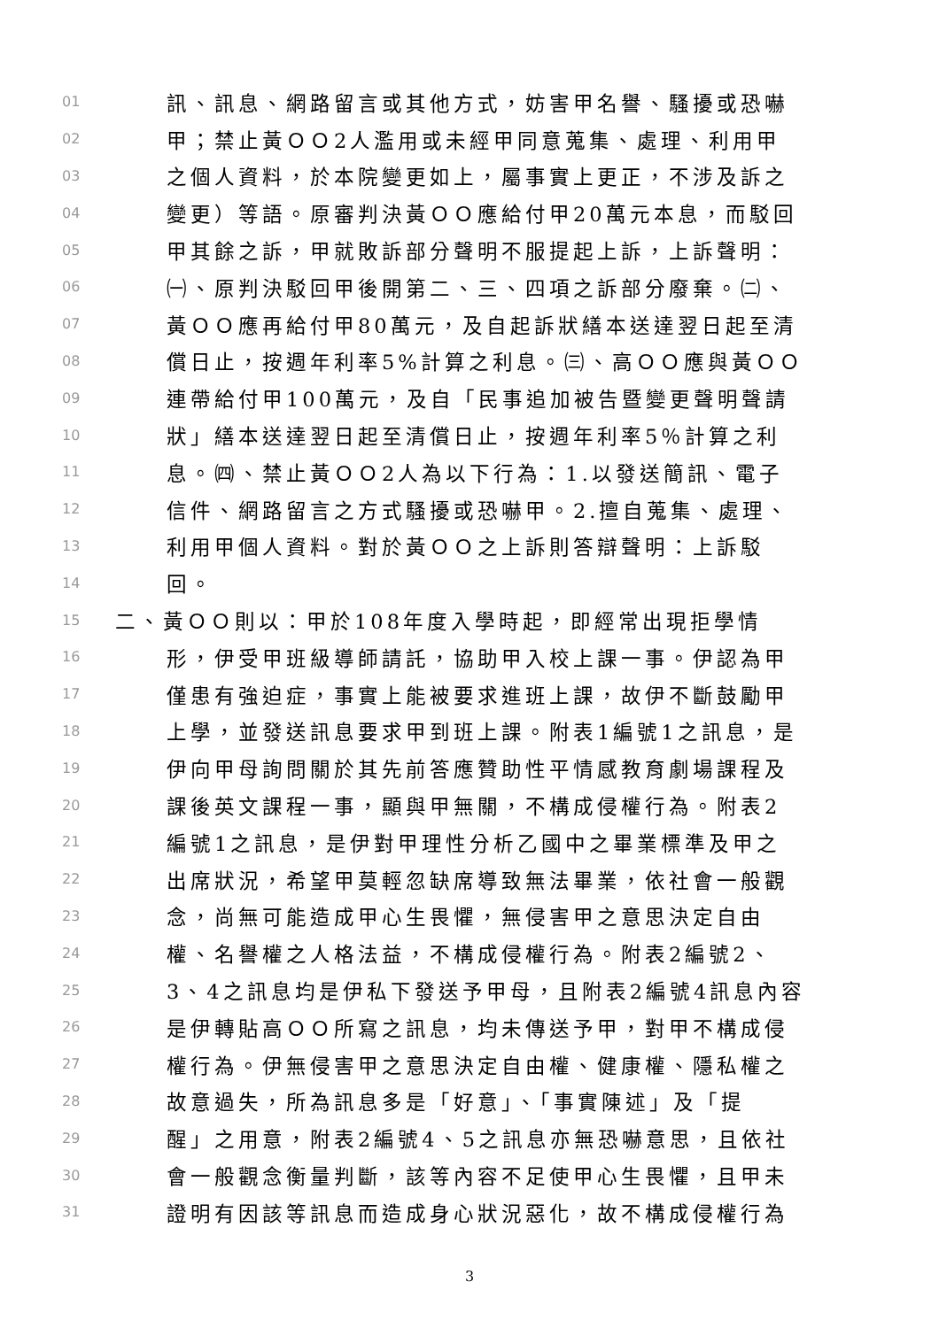01 訊、訊息、網路留言或其他方式，妨害甲名譽、騷擾或恐嚇
02 甲；禁止黃ＯＯ2人濫用或未經甲同意蒐集、處理、利用甲
03 之個人資料，於本院變更如上，屬事實上更正，不涉及訴之
04 變更）等語。原審判決黃ＯＯ應給付甲20萬元本息，而駁回
05 甲其餘之訴，甲就敗訴部分聲明不服提起上訴，上訴聲明：
06 ㈠、原判決駁回甲後開第二、三、四項之訴部分廢棄。㈡、
07 黃ＯＯ應再給付甲80萬元，及自起訴狀繕本送達翌日起至清
08 償日止，按週年利率5%計算之利息。㈢、高ＯＯ應與黃ＯＯ
09 連帶給付甲100萬元，及自「民事追加被告暨變更聲明聲請
10 狀」繕本送達翌日起至清償日止，按週年利率5％計算之利
11 息。㈣、禁止黃ＯＯ2人為以下行為：1.以發送簡訊、電子
12 信件、網路留言之方式騷擾或恐嚇甲。2.擅自蒐集、處理、
13 利用甲個人資料。對於黃ＯＯ之上訴則答辯聲明：上訴駁
14 回。
15 二、黃ＯＯ則以：甲於108年度入學時起，即經常出現拒學情
16 形，伊受甲班級導師請託，協助甲入校上課一事。伊認為甲
17 僅患有強迫症，事實上能被要求進班上課，故伊不斷鼓勵甲
18 上學，並發送訊息要求甲到班上課。附表1編號1之訊息，是
19 伊向甲母詢問關於其先前答應贊助性平情感教育劇場課程及
20 課後英文課程一事，顯與甲無關，不構成侵權行為。附表2
21 編號1之訊息，是伊對甲理性分析乙國中之畢業標準及甲之
22 出席狀況，希望甲莫輕忽缺席導致無法畢業，依社會一般觀
23 念，尚無可能造成甲心生畏懼，無侵害甲之意思決定自由
24 權、名譽權之人格法益，不構成侵權行為。附表2編號2、
25 3、4之訊息均是伊私下發送予甲母，且附表2編號4訊息內容
26 是伊轉貼高ＯＯ所寫之訊息，均未傳送予甲，對甲不構成侵
27 權行為。伊無侵害甲之意思決定自由權、健康權、隱私權之
28 故意過失，所為訊息多是「好意」、「事實陳述」及「提
29 醒」之用意，附表2編號4、5之訊息亦無恐嚇意思，且依社
30 會一般觀念衡量判斷，該等內容不足使甲心生畏懼，且甲未
31 證明有因該等訊息而造成身心狀況惡化，故不構成侵權行為
3